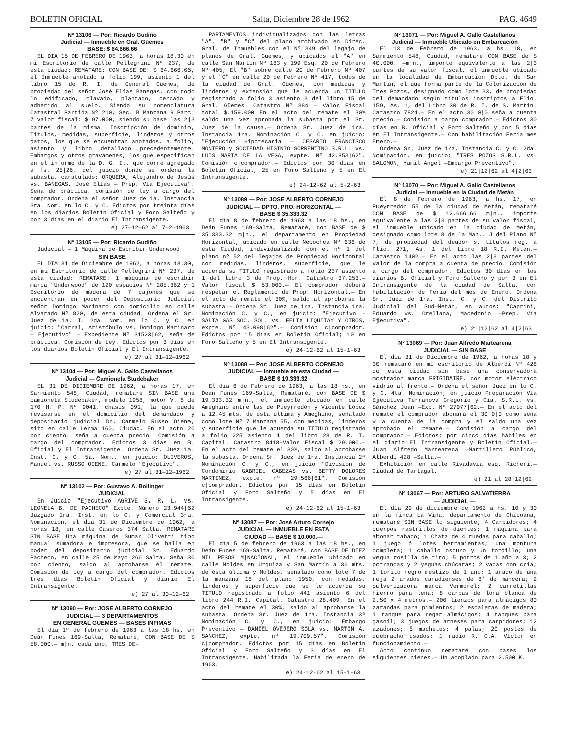BOLETIN OFICIAL Salta, Diciembre 28 de 1962 PAG. 4649
Nº 13106 — Por: Ricardo Gudiño
Judicial — Inmueble en Gral. Güemes
BASE: $ 64.666.66
EL DIA 15 DE FEBRERO DE 1963, a horas 18.30 en mi Escritorio de calle Pellegrini Nº 237, de esta ciudad: REMATARE: CON BASE DE: $ 64.666.66, el Inmueble anotado a folio 199, asiento 1 del libro 15 de R. I. de General Güemes, de propiedad del señor José Elías Banegas, con todo lo edificado, clavado, plantado, cercado y adherido al suelo. Siendo su nomenclatura Catastral Partida Nº 210, Sec. B Manzana 9 Parc. 7 valor fiscal: $ 97.000, siendo su base las 2|3 partes de la misma. Inscripción de dominio, Títulos, medidas, superficie, linderos y otros datos, los que se encuentran anotados, a folio, asiento y libro detallado precedentemente. Embargos y otros gravámenes, los que especifican en el informe de la D. G. I., que corre agregado a fs. 25|26, del juicio donde se ordena la subasta, caratulado: ORQUERA, Alejandro de Jesús vs. BANEGAS, José Elías — Prep. Vía Ejecutiva". Seña de práctica. comisión de ley a cargo del comprador. Ordena el señor Juez de 1a. Instancia 3ra. Nom. en lo C. y C. Edictos por treinta días en los diarios Boletín Oficial y Foro Salteño y por 3 días en el diario El Intransigente.
e) 27—12—62 al 7—2—1963
Nº 13105 — Por: Ricardo Gudiño
Judicial — 1 Máquina de Escribir Underwood
SIN BASE
EL DIA 31 de Diciembre de 1962, a horas 18.30, en mi Escritorio de calle Pellegrini Nº 237, de esta ciudad: REMATARE: 1 máquina de escribir marca "Underwood" de 120 espacios Nº 285.362 y 1 Escritorio de madera de 7 cajones que se encuentran en poder del Depositario Judicial señor Domingo Marinaro con domicilio en calle Alvarado Nº 820, de esta ciudad. Ordena el Sr. Juez de 1a. I. 2da. Nom. en lo C. y C. en juicio: "Carral, Aristóbulo vs. Domingo Marinaro — Ejecutivo" — Expediente Nº 31523|62, seña de práctica. Comisión de Ley. Edictos por 3 días en los diarios Boletín Oficial y El Intransigente.
e) 27 al 31—12—1962
Nº 13104 — Por: Miguel A. Gallo Castellanos
Judicial — Camioneta Studebaker
EL 31 DE DICIEMBRE DE 1962, a horas 17, en Sarmiento 548, Ciudad, remataré SIN BASE una camioneta Studebaker, modelo 1958, motor V. 8 de 170 H. P. Nº 9041, chasis 091, la que puede revisarse en el domicilio del demandado y depositario judicial Dn. Carmelo Russo Oiene, sito en calle Lerma 160, Ciudad. En el acto 20 por ciento. seña a cuenta precio. Comisión a cargo del comprador. Edictos 3 días en B. Oficial y El Intransigente. Ordena Sr. Juez 1a. Inst. C. y C. 5a. Nom., en juicio: OLIVEROS, Manuel vs. RUSSO OIENE, Carmelo "Ejecutivo".
e) 27 al 31—12—1962
Nº 13102 — Por: Gustavo A. Bollinger
JUDICIAL
En Juicio "Ejecutivo AGRIVE S. R. L. vs. LEONELA B. DE PACHECO" Expte. Número 23.944|62 Juzgado 1ra. Inst. en lo C. y Comercial 3ra. Nominación, el día 31 de Diciembre de 1962, a horas 18, en calle Caseros 374 Salta, REMATARE SIN BASE Una máquina de Sumar Olivetti tipo manual sumadora e impresora, que se halla en poder del depositario judicial Sr. Eduardo Pacheco, en calle 25 de Mayo 266 Salta. Seña 30 por ciento, saldo al aprobarse el remate. Comisión de Ley a cargo del comprador. Edictos tres días Boletín Oficial y diario El Intransigente.
e) 27 al 30—12—62
Nº 13090 — Por: JOSE ALBERTO CORNEJO
JUDICIAL — 3 DEPARTAMENTOS
EN GENERAL GUEMES — BASES INFIMAS
El día 1º de febrero de 1963 a las 18 hs. en Deán Funes 169-Salta, Remataré, CON BASE DE $ 58.000.— m|n. cada uno, TRES DE-
PARTAMENTOS individualizados con las letras "A", "B" y "C" del plano archivado en Direc. Gral. de Inmuebles con el Nº 349 del legajo de planos de Gral. Güemes, y ubicados el "A" en calle San Martín Nº 183 y 199 Esq. 20 de Febrero Nº 405; El "B" sobre calle 20 de Febrero Nº 407 y el "C" en calle 20 de Febrero Nº 417, todos de la ciudad de Gral. Güemes, con medidas y linderos y extensión que le acuerda un TITULO registrado a folio 3 asiento 3 del libro 15 de Gral. Güemes. Catastro Nº 384 — Valor Fiscal total $.159.000 En el acto del remate el 30% saldo una vez aprobada la subasta por el Sr. Juez de la causa.— Ordena Sr. Juez de 1ra. Instancia 1ra. Nominación C. y C. en juicio: "Ejecución Hipotecaria — CESARIO FRANCISCO MONTERO y SOCIEDAD HIGINIO SORRENTINO S.R.L. vs. LUIS MARIA DE LA VEGA, expte. Nº 42.853|62". Comisión c|comprador.— Edictos por 30 días en Boletín Oficial, 25 en Foro Salteño y 5 en El Intransigente.
e) 24-12-62 al 5-2-63
Nº 13089 — Por: JOSE ALBERTO CORNEJO
JUDICIAL — DPTO. PRO. HORIZONTAL —
BASE $ 35.333.32
El día 8 de febrero de 1963 a las 18 hs., en Deán Funes 169-Salta, Remataré, con BASE de $ 35.333.32 m|n., el departamento en Propiedad Horizontal, ubicado en calle Necochea Nº 636 de ésta Ciudad, individualizado con el nº 1 del plano nº 52 del legajos de Propiedad Horizontal con medidas, linderos, superficie, que le acuerda su TITULO registrado a folio 237 asiento 1 del libro 3 de Prop. Hor. Catastro 37.253.— Valor fiscal $ 53.000.— El comprador deberá respetar el Reglamento de Prop. Horizontal.— En el acto de remate el 30%, saldo al aprobarse la subasta.— Ordena Sr. Juez de 1ra. Instancia 1ra. Nominación C. y C., en juicio: "Ejecutivo - SALTA GAS SOC. SOL. vs. FELIX LIQUITAY Y OTROS, expte. Nº 43.098|62".— Comisión c|comprador. Edictos por 15 días en Boletín Oficial; 10 en Foro Salteño y 5 en El Intransigente.
e) 24-12-62 al 15-1-63
Nº 13088 — Por: JOSE ALBERTO CORNEJO
JUDICIAL — Inmueble en esta Ciudad —
BASE $ 19.333.32
El día 6 de Febrero de 1963, a las 18 hs., en Deán Funes 169-Salta, Remataré, con BASE DE $ 19.333.32 m|n., el inmueble ubicado en calle Ameghino entre las de Pueyrredón y Vicente López a 12.45 mts. de ésta última y Ameghino, señalado como lote Nº 7 Manzana 55, con medidas, linderos y superficie que le acuerda su TITULO registrado a folio 225 asiento 1 del libro 28 de R. I. Capital. Catastro 8418-Valor Fiscal $ 29.000.— En el acto del remate el 30%, saldo al aprobarse la subasta. Ordena Sr. Juez de 1ra. Instancia 2ª Nominación C. y C., en juicio "División de Condominio GABRIEL CABEZAS vs. BETTY DOLORES MARTINEZ, expte. nº 29.566|61". Comisión c|comprador. Edictos por 15 días en Boletín Oficial y Foro Salteño y 5 días en El Intransigente.
e) 24-12-62 al 15-1-63
Nº 13087 — Por: José Arturo Cornejo
JUDICIAL — INMUEBLE EN ESTA
CIUDAD — BASE $ 10.000.—
El día 5 de febrero de 1963 a las 18 hs., en Deán Funes 169-Salta, Remataré, con BASE DE DIEZ MIL PESOS M|NACIONAL, el inmueble ubicado en calle Moldes en Urquiza y San Martín a 36 mts. de ésta última y Moldes, señalado como lote 7 de la manzana 18 del plano 1950, con medidas, linderos y superficie que se le acuerda su TITULO registrado a folio 441 asiento 6 del libro 244 R.I. Capital. Catastro 28.409. En el acto del remate el 30%, saldo al aprobarse la subasta. Ordena Sr. Juez de 1ra. Instancia 3ª Nominación C. y C., en juicio: Embargo Preventivo — DANIEL OVEJERO SOLA vs. MARTIN A. SANCHEZ, expte. nº 19.709.57". Comisión c|comprador. Edictos por 15 días en Boletín Oficial y Foro Salteño y 3 días en El Intransigente. Habilitada la Feria de enero de 1963.
e) 24-12-62 al 15-1-63
Nº 13071 — Por: Miguel A. Gallo Castellanos
Judicial — Inmueble Ubicado en Embarcación
El 13 de Febrero de 1963, a hs. 18, en Sarmiento 548, Ciudad, remataré CON BASE de $ 40.000. —m|n., importe equivalente a las 2|3 partes de su valor fiscal, el inmueble ubicado en la localidad de Embarcación Dpto. de San Martín, el que forma parte de la Colonización de Tres Pozos, designado como lote 33, de propiedad del demandado según títulos inscriptos a Flio. 159, As. 1, del Libro 30 de R. I. de S. Martín. Catastro 7824.— En el acto 30 0|0 seña a cuenta precio.— Comisión a cargo comprador.— Edictos 30 días en B. Oficial y Foro Salteño y por 5 días en El Intransigente.— Con habilitación Feria mes Enero.—
Ordena Sr. Juez de 1ra. Instancia C. y C. 2da. Nominación, en juicio: "TRES POZOS S.R.L. vs. SALOMON, Yamil Angel —Embargo Preventivo".
e) 21|12|62 al 4|2|63
Nº 13070 — Por: Miguel A. Gallo Castellanos
Judicial — Inmueble en la Ciudad de Metán
El 8 de Febrero de 1963, a hs. 17, en Pueyrredón 55 de la ciudad de Metán, remataré CON BASE de $ 12.666.66 m|n., importe equivalente a las 2|3 partes de su valor fiscal, el inmueble ubicado en la ciudad de Metán, designado como lote 8 de la Man.. J del Plano Nº 7, de propiedad del deudor s. títulos reg. a Flio. 271, As. 1 del Libro 18 R.I. Metán.— Catastro 1402.— En el acto las 2|3 partes del valor de la compra a cuenta de precio. Comisión a cargo del comprador. Edictos 30 días en los diarios B. Oficial y Foro Salteño y por 3 en El Intransigente de la ciudad de Salta, con habilitación de Feria del mes de Enero. Ordena Sr. Juez de 1ra. Inst. C. y C. del Distrito Judicial del Sud—Metán, en autos: "Caprini, Eduardo vs. Orellana, Macedonio —Prep. Vía Ejecutiva".
e) 21|12|62 al 4|2|63
Nº 13069 — Por: Juan Alfredo Martearena
JUDICIAL — SIN BASE
El día 31 de Diciembre de 1962, a horas 18 y 30 remataré en mi escritorio de Alberdi Nº 428 de esta ciudad sin base una conservadora mostrador marca FRIGIDAIRE, con motor eléctrico vidrio al frente.— Ordena el señor Juez en lo C. y C. 4ta. Nominación, en juicio Preparación Vía Ejecutiva Terranova Gregorio y Cía. S.R.L. vs. Sánchez Juan —Exp. Nº 27077|62.— En el acto del remate el comprador abonará el 30 0|0 como seña y a cuenta de la compra y el saldo una vez aprobado el remate.— Comisión a cargo del comprador.— Edictos: por cinco días hábiles en el diario El Intransigente y Boletín Oficial.— Juan Alfredo Martearena —Martillero Público, Alberdi 428 —Salta.—
Exhibición en calle Rivadavia esq. Richeri.— Ciudad de Tartagal.
e) 21 al 28|12|62
Nº 13067 — Por: ARTURO SALVATIERRA
— JUDICIAL —
El día 29 de diciembre de 1962 a hs. 10 y 30 en la finca La Viña, departamento de Chicoana, remataré SIN BASE lo siguiente; 4 Carpidores; 4 cuerpos rastrillos de dientes; 1 máquina para abonar tabaco; 1 Chata de 4 ruedas para caballo; 1 juego ó lotes herramientas; una montura completa; 1 caballo oscuro y un tordillo; una yegua rosilla de tiro; 5 potros de 1 año a 3; 2 potrancas y 2 yeguas chúcaras; 2 vacas con cría; 1 torito negro mestizo de 1 año; 1 arado de una reja 2 arados canadienses de 8' de mancera; 2 pulverizadora marca Vermorel; 2 carretillas hierro para leña; 8 carpas de lona blanca de 2.50 x 4 metros.— 200 lienzos para almácigos 80 zarandas para pimientos; 2 escaleras de madera; 1 tanque para regar almácigos; 4 tanques para gasoil; 3 juegos de arneses para carpidores; 12 azadones; 5 machetes; 4 palas; 20 postes de quebracho usados; 1 radio R. C.A. Víctor en funcionamiento.—
Acto continuo remataré con bases los siguientes bienes.— Un acoplado para 2.500 K.